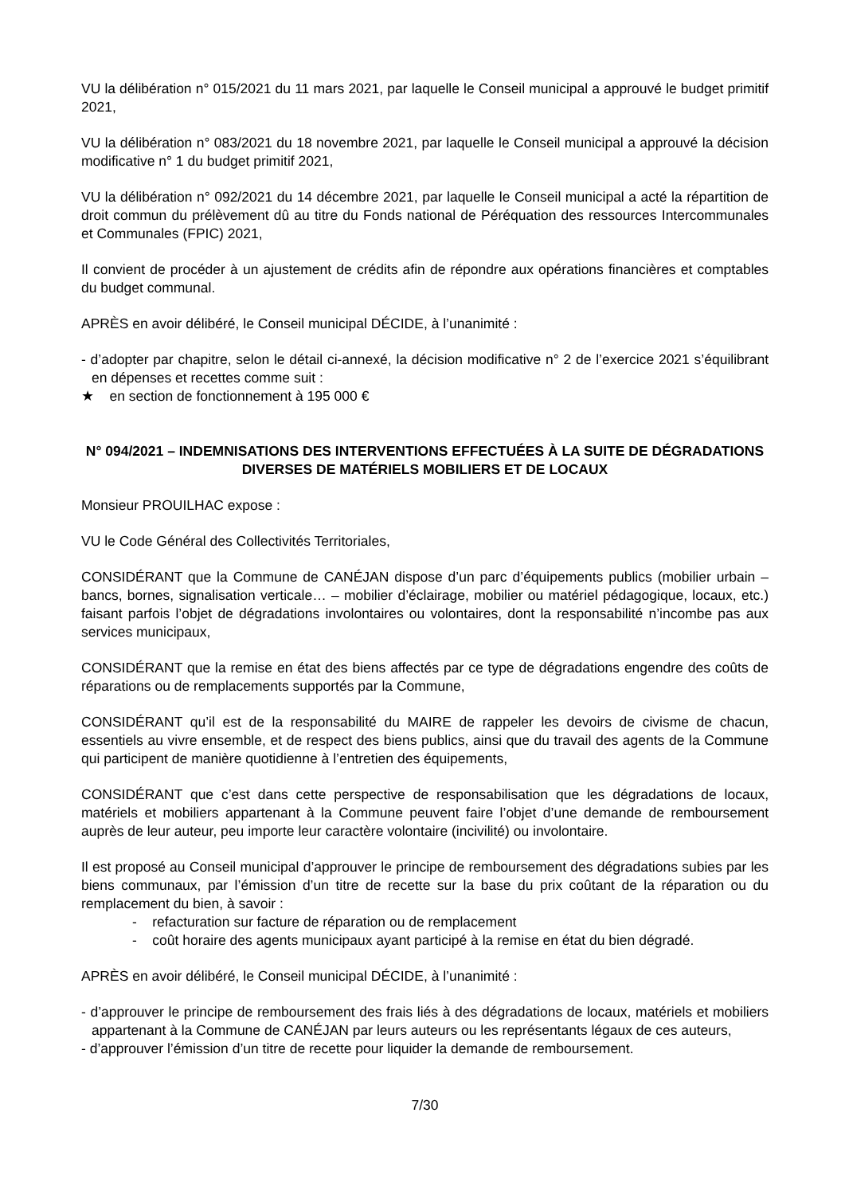VU la délibération n° 015/2021 du 11 mars 2021, par laquelle le Conseil municipal a approuvé le budget primitif 2021,
VU la délibération n° 083/2021 du 18 novembre 2021, par laquelle le Conseil municipal a approuvé la décision modificative n° 1 du budget primitif 2021,
VU la délibération n° 092/2021 du 14 décembre 2021, par laquelle le Conseil municipal a acté la répartition de droit commun du prélèvement dû au titre du Fonds national de Péréquation des ressources Intercommunales et Communales (FPIC) 2021,
Il convient de procéder à un ajustement de crédits afin de répondre aux opérations financières et comptables du budget communal.
APRÈS en avoir délibéré, le Conseil municipal DÉCIDE, à l’unanimité :
- d’adopter par chapitre, selon le détail ci-annexé, la décision modificative n° 2 de l’exercice 2021 s’équilibrant en dépenses et recettes comme suit :
★ en section de fonctionnement à 195 000 €
N° 094/2021 – INDEMNISATIONS DES INTERVENTIONS EFFECTUÉES À LA SUITE DE DÉGRADATIONS DIVERSES DE MATÉRIELS MOBILIERS ET DE LOCAUX
Monsieur PROUILHAC expose :
VU le Code Général des Collectivités Territoriales,
CONSIDÉRANT que la Commune de CANÉJAN dispose d’un parc d’équipements publics (mobilier urbain – bancs, bornes, signalisation verticale… – mobilier d’éclairage, mobilier ou matériel pédagogique, locaux, etc.) faisant parfois l’objet de dégradations involontaires ou volontaires, dont la responsabilité n’incombe pas aux services municipaux,
CONSIDÉRANT que la remise en état des biens affectés par ce type de dégradations engendre des coûts de réparations ou de remplacements supportés par la Commune,
CONSIDÉRANT qu’il est de la responsabilité du MAIRE de rappeler les devoirs de civisme de chacun, essentiels au vivre ensemble, et de respect des biens publics, ainsi que du travail des agents de la Commune qui participent de manière quotidienne à l’entretien des équipements,
CONSIDÉRANT que c’est dans cette perspective de responsabilisation que les dégradations de locaux, matériels et mobiliers appartenant à la Commune peuvent faire l’objet d’une demande de remboursement auprès de leur auteur, peu importe leur caractère volontaire (incivilité) ou involontaire.
Il est proposé au Conseil municipal d’approuver le principe de remboursement des dégradations subies par les biens communaux, par l’émission d’un titre de recette sur la base du prix coûtant de la réparation ou du remplacement du bien, à savoir :
- refacturation sur facture de réparation ou de remplacement
- coût horaire des agents municipaux ayant participé à la remise en état du bien dégradé.
APRÈS en avoir délibéré, le Conseil municipal DÉCIDE, à l’unanimité :
- d’approuver le principe de remboursement des frais liés à des dégradations de locaux, matériels et mobiliers appartenant à la Commune de CANÉJAN par leurs auteurs ou les représentants légaux de ces auteurs,
- d’approuver l’émission d’un titre de recette pour liquider la demande de remboursement.
7/30